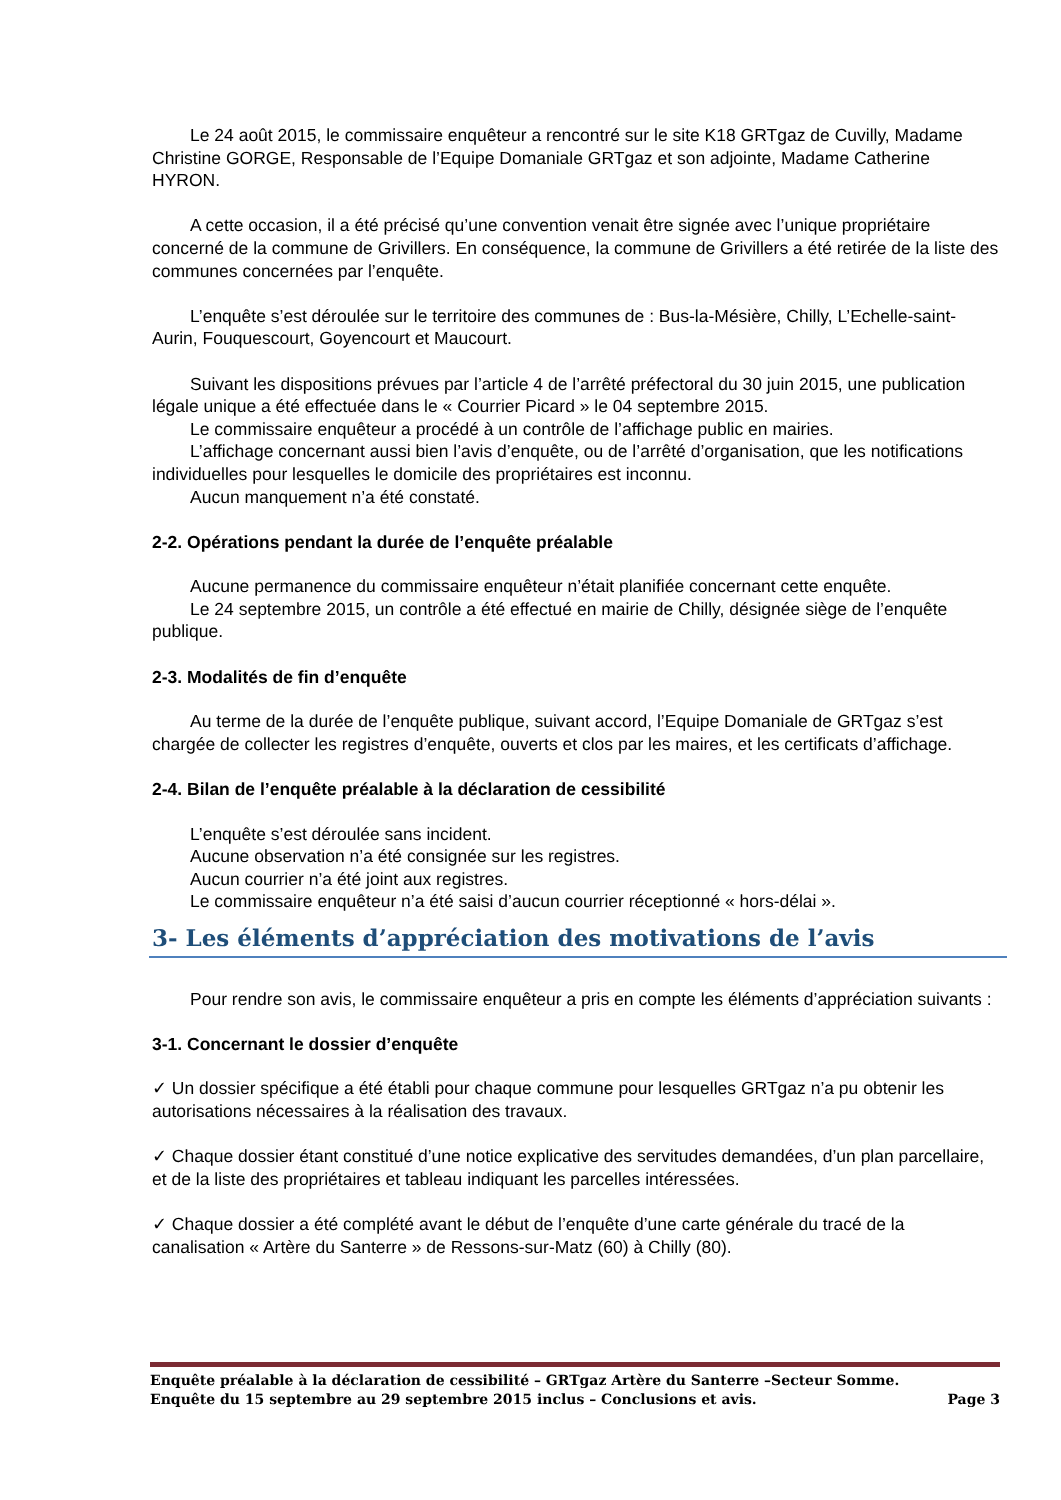Le 24 août 2015, le commissaire enquêteur a rencontré sur le site K18 GRTgaz de Cuvilly, Madame Christine GORGE, Responsable de l’Equipe Domaniale GRTgaz et son adjointe, Madame Catherine HYRON.
A cette occasion, il a été précisé qu’une convention venait être signée avec l’unique propriétaire concerné de la commune de Grivillers. En conséquence, la commune de Grivillers a été retirée de la liste des communes concernées par l’enquête.
L’enquête s’est déroulée sur le territoire des communes de : Bus-la-Mésière, Chilly, L’Echelle-saint-Aurin, Fouquescourt, Goyencourt et Maucourt.
Suivant les dispositions prévues par l’article 4 de l’arrêté préfectoral du 30 juin 2015, une publication légale unique a été effectuée dans le « Courrier Picard » le 04 septembre 2015.
Le commissaire enquêteur a procédé à un contrôle de l’affichage public en mairies.
L’affichage concernant aussi bien l’avis d’enquête, ou de l’arrêté d’organisation, que les notifications individuelles pour lesquelles le domicile des propriétaires est inconnu.
Aucun manquement n’a été constaté.
2-2. Opérations pendant la durée de l’enquête préalable
Aucune permanence du commissaire enquêteur n’était planifiée concernant cette enquête.
Le 24 septembre 2015, un contrôle a été effectué en mairie de Chilly, désignée siège de l’enquête publique.
2-3. Modalités de fin d’enquête
Au terme de la durée de l’enquête publique, suivant accord, l’Equipe Domaniale de GRTgaz s’est chargée de collecter les registres d’enquête, ouverts et clos par les maires, et les certificats d’affichage.
2-4. Bilan de l’enquête préalable à la déclaration de cessibilité
L’enquête s’est déroulée sans incident.
Aucune observation n’a été consignée sur les registres.
Aucun courrier n’a été joint aux registres.
Le commissaire enquêteur n’a été saisi d’aucun courrier réceptionné « hors-délai ».
3- Les éléments d’appréciation des motivations de l’avis
Pour rendre son avis, le commissaire enquêteur a pris en compte les éléments d’appréciation suivants :
3-1. Concernant le dossier d’enquête
✓ Un dossier spécifique a été établi pour chaque commune pour lesquelles GRTgaz n’a pu obtenir les autorisations nécessaires à la réalisation des travaux.
✓ Chaque dossier étant constitué d’une notice explicative des servitudes demandées, d’un plan parcellaire, et de la liste des propriétaires et tableau indiquant les parcelles intéressées.
✓ Chaque dossier a été complété avant le début de l’enquête d’une carte générale du tracé de la canalisation « Artère du Santerre » de Ressons-sur-Matz (60) à Chilly (80).
Enquête préalable à la déclaration de cessibilité – GRTgaz Artère du Santerre –Secteur Somme.
Enquête du 15 septembre au 29 septembre 2015 inclus – Conclusions et avis. Page 3